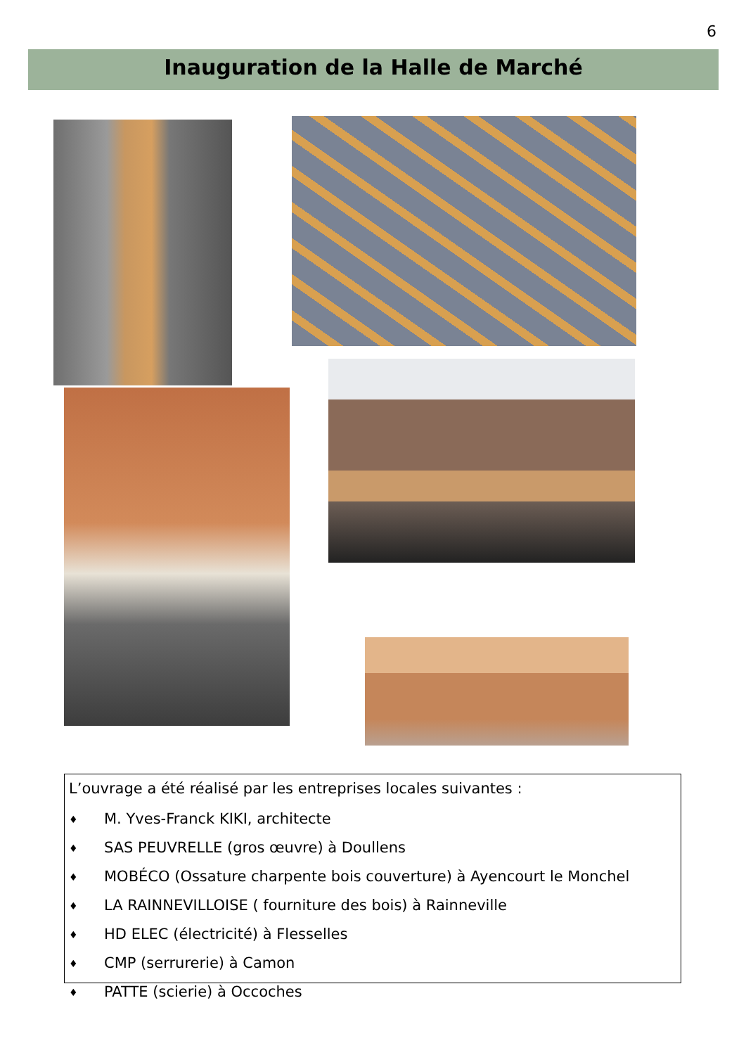6
Inauguration de la Halle de Marché
L’ouvrage a été réalisé par les entreprises locales suivantes :
♦ M. Yves-Franck KIKI, architecte
♦ SAS PEUVRELLE (gros œuvre) à Doullens
♦ MOBÉCO (Ossature charpente bois couverture) à Ayencourt le Monchel
♦ LA RAINNEVILLOISE ( fourniture des bois) à Rainneville
♦ HD ELEC (électricité) à Flesselles
♦ CMP (serrurerie) à Camon
♦ PATTE (scierie) à Occoches